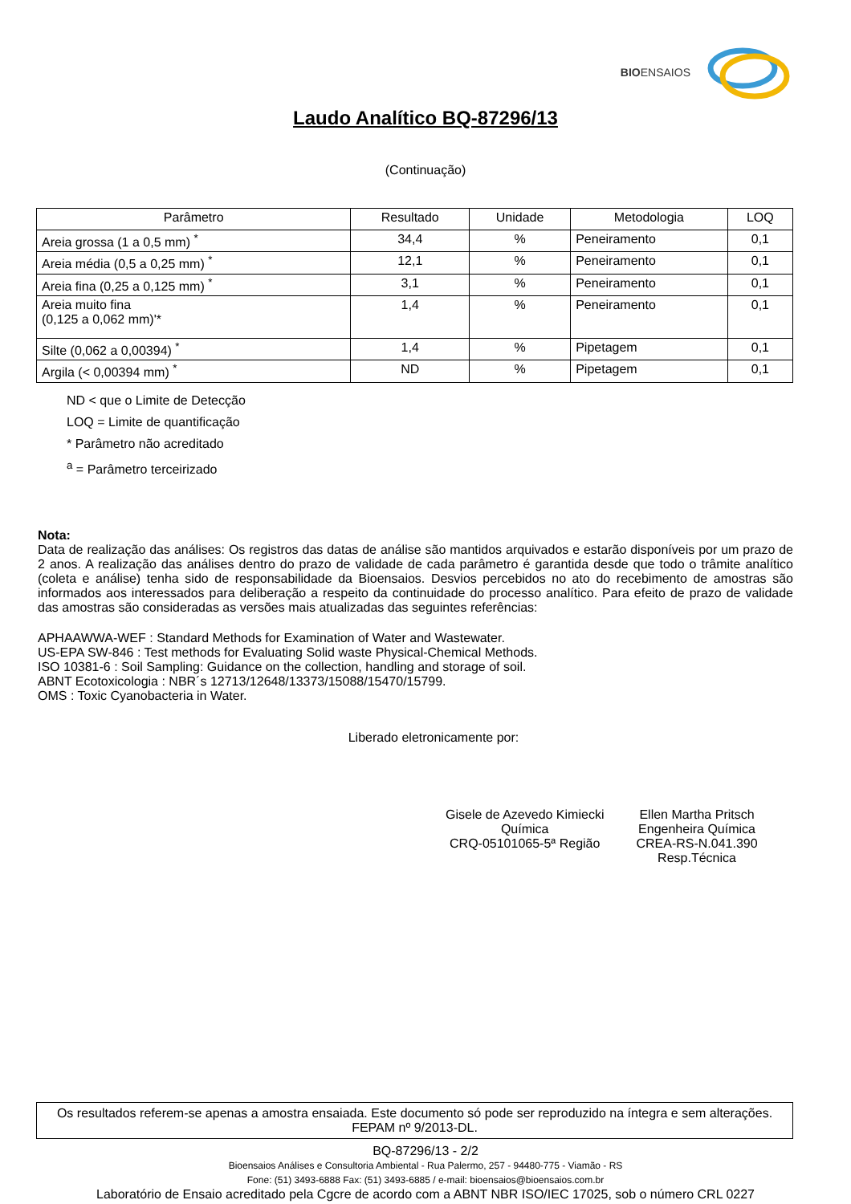BIOENSAIOS
Laudo Analítico BQ-87296/13
(Continuação)
| Parâmetro | Resultado | Unidade | Metodologia | LOQ |
| --- | --- | --- | --- | --- |
| Areia grossa (1 a 0,5 mm) <sup>*</sup> | 34,4 | % | Peneiramento | 0,1 |
| Areia média (0,5 a 0,25 mm) <sup>*</sup> | 12,1 | % | Peneiramento | 0,1 |
| Areia fina (0,25 a 0,125 mm) <sup>*</sup> | 3,1 | % | Peneiramento | 0,1 |
| Areia muito fina (0,125 a 0,062 mm)'* | 1,4 | % | Peneiramento | 0,1 |
| Silte (0,062 a 0,00394) <sup>*</sup> | 1,4 | % | Pipetagem | 0,1 |
| Argila (< 0,00394 mm) <sup>*</sup> | ND | % | Pipetagem | 0,1 |
ND < que o Limite de Detecção
LOQ = Limite de quantificação
* Parâmetro não acreditado
<sup>a</sup> = Parâmetro terceirizado
Nota:
Data de realização das análises: Os registros das datas de análise são mantidos arquivados e estarão disponíveis por um prazo de 2 anos. A realização das análises dentro do prazo de validade de cada parâmetro é garantida desde que todo o trâmite analítico (coleta e análise) tenha sido de responsabilidade da Bioensaios. Desvios percebidos no ato do recebimento de amostras são informados aos interessados para deliberação a respeito da continuidade do processo analítico. Para efeito de prazo de validade das amostras são consideradas as versões mais atualizadas das seguintes referências:
APHAAWWA-WEF : Standard Methods for Examination of Water and Wastewater.
US-EPA SW-846 : Test methods for Evaluating Solid waste Physical-Chemical Methods.
ISO 10381-6 : Soil Sampling: Guidance on the collection, handling and storage of soil.
ABNT Ecotoxicologia : NBR´s 12713/12648/13373/15088/15470/15799.
OMS : Toxic Cyanobacteria in Water.
Liberado eletronicamente por:
Gisele de Azevedo Kimiecki
Química
CRQ-05101065-5ª Região
Ellen Martha Pritsch
Engenheira Química
CREA-RS-N.041.390
Resp.Técnica
Os resultados referem-se apenas a amostra ensaiada. Este documento só pode ser reproduzido na íntegra e sem alterações. FEPAM nº 9/2013-DL.
BQ-87296/13 - 2/2
Bioensaios Análises e Consultoria Ambiental - Rua Palermo, 257 - 94480-775 - Viamão - RS
Fone: (51) 3493-6888 Fax: (51) 3493-6885 / e-mail: bioensaios@bioensaios.com.br
Laboratório de Ensaio acreditado pela Cgcre de acordo com a ABNT NBR ISO/IEC 17025, sob o número CRL 0227